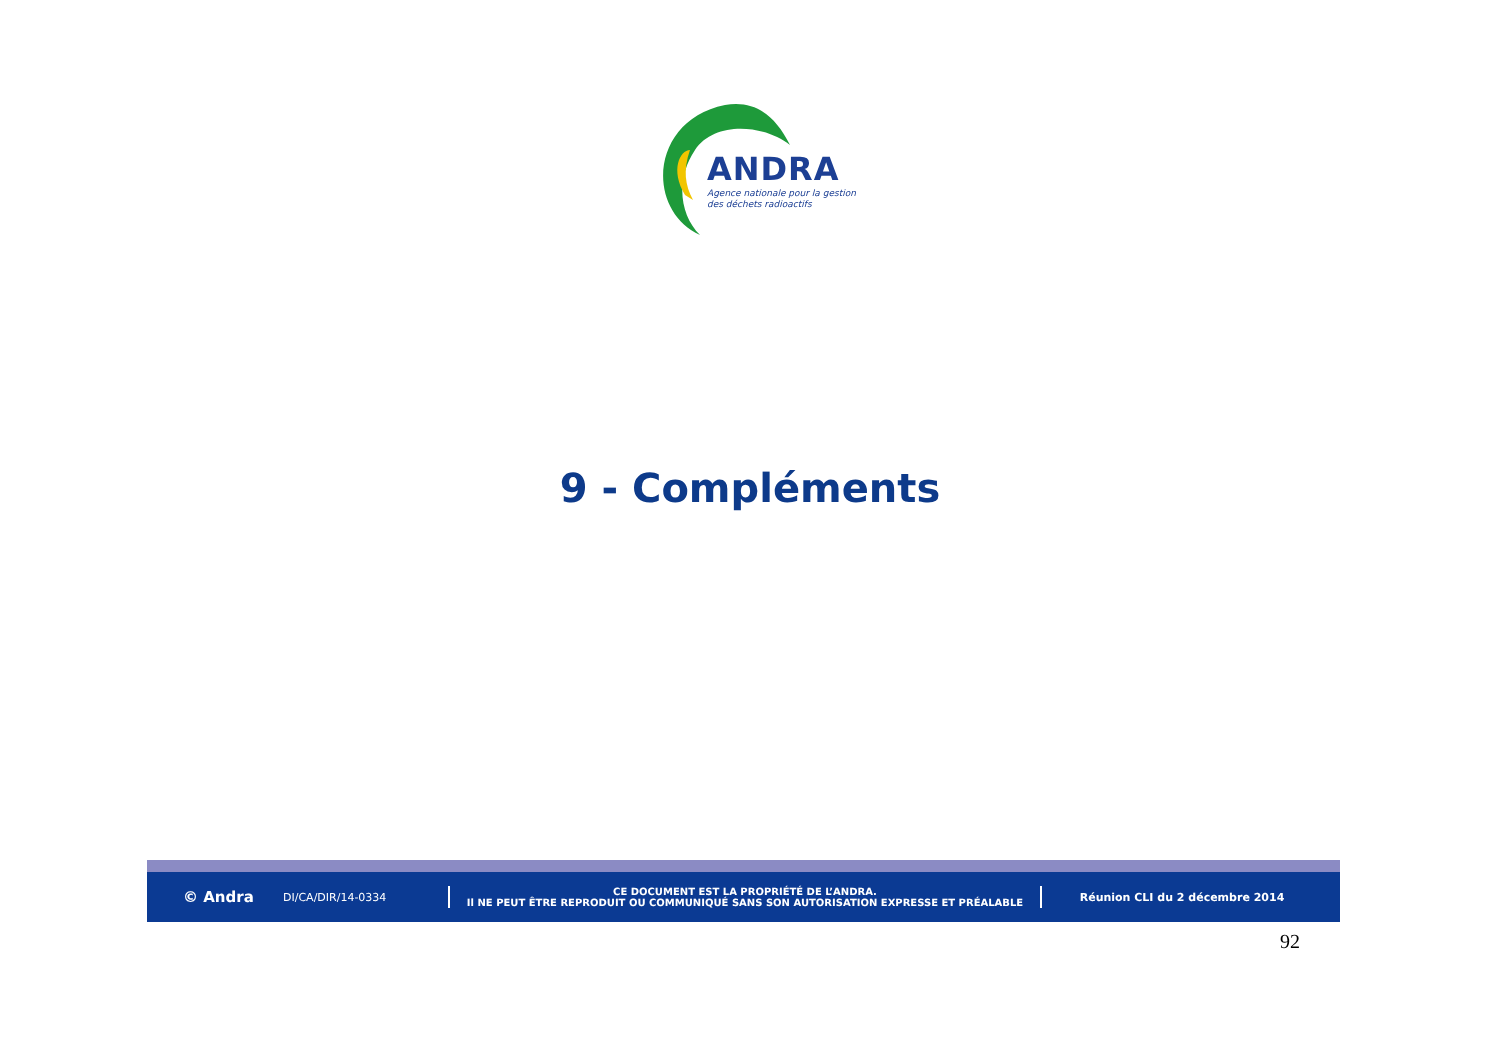ANDRA
Agence nationale pour la gestion
des déchets radioactifs
9 - Compléments
© Andra
DI/CA/DIR/14-0334
CE DOCUMENT EST LA PROPRIÉTÉ DE L’ANDRA.
Il NE PEUT ÊTRE REPRODUIT OU COMMUNIQUÉ SANS SON AUTORISATION EXPRESSE ET PRÉALABLE
Réunion CLI du 2 décembre 2014
92